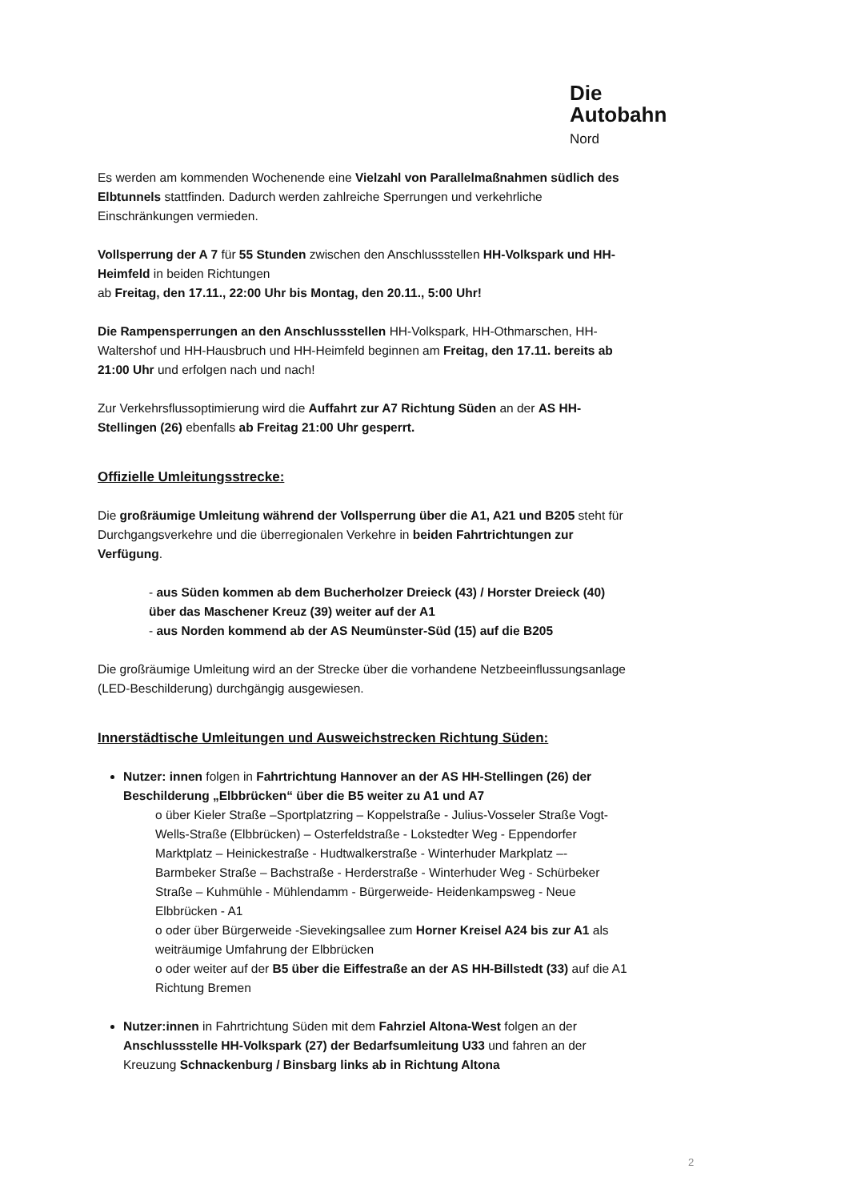Die
Autobahn
Nord
Es werden am kommenden Wochenende eine Vielzahl von Parallelmaßnahmen südlich des Elbtunnels stattfinden. Dadurch werden zahlreiche Sperrungen und verkehrliche Einschränkungen vermieden.
Vollsperrung der A 7 für 55 Stunden zwischen den Anschlussstellen HH-Volkspark und HH-Heimfeld in beiden Richtungen
ab Freitag, den 17.11., 22:00 Uhr bis Montag, den 20.11., 5:00 Uhr!
Die Rampensperrungen an den Anschlussstellen HH-Volkspark, HH-Othmarschen, HH-Waltershof und HH-Hausbruch und HH-Heimfeld beginnen am Freitag, den 17.11. bereits ab 21:00 Uhr und erfolgen nach und nach!
Zur Verkehrsflussoptimierung wird die Auffahrt zur A7 Richtung Süden an der AS HH-Stellingen (26) ebenfalls ab Freitag 21:00 Uhr gesperrt.
Offizielle Umleitungsstrecke:
Die großräumige Umleitung während der Vollsperrung über die A1, A21 und B205 steht für Durchgangsverkehre und die überregionalen Verkehre in beiden Fahrtrichtungen zur Verfügung.
- aus Süden kommen ab dem Bucherholzer Dreieck (43) / Horster Dreieck (40) über das Maschener Kreuz (39) weiter auf der A1
- aus Norden kommend ab der AS Neumünster-Süd (15) auf die B205
Die großräumige Umleitung wird an der Strecke über die vorhandene Netzbeeinflussungsanlage (LED-Beschilderung) durchgängig ausgewiesen.
Innerstädtische Umleitungen und Ausweichstrecken Richtung Süden:
Nutzer: innen folgen in Fahrtrichtung Hannover an der AS HH-Stellingen (26) der Beschilderung „Elbbrücken“ über die B5 weiter zu A1 und A7
o über Kieler Straße –Sportplatzring – Koppelstraße - Julius-Vosseler Straße Vogt-Wells-Straße (Elbbrücken) – Osterfeldstraße - Lokstedter Weg - Eppendorfer Marktplatz – Heinickestraße - Hudtwalkerstraße - Winterhuder Markplatz –- Barmbeker Straße – Bachstraße - Herderstraße - Winterhuder Weg - Schürbeker Straße – Kuhmühle - Mühlendamm - Bürgerweide- Heidenkampsweg - Neue Elbbrücken - A1
o oder über Bürgerweide -Sievekingsallee zum Horner Kreisel A24 bis zur A1 als weiträumige Umfahrung der Elbbrücken
o oder weiter auf der B5 über die Eiffestraße an der AS HH-Billstedt (33) auf die A1 Richtung Bremen
Nutzer:innen in Fahrtrichtung Süden mit dem Fahrziel Altona-West folgen an der Anschlussstelle HH-Volkspark (27) der Bedarfsumleitung U33 und fahren an der Kreuzung Schnackenburg / Binsbarg links ab in Richtung Altona
2